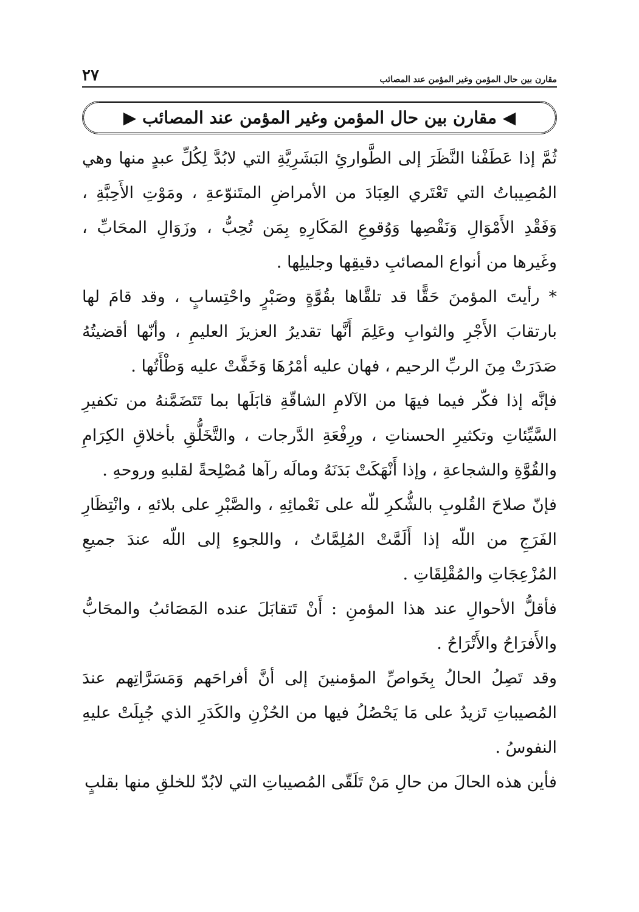مقارن بين حال المؤمن وغير المؤمن عند المصائب ٢٧
◀ مقارن بين حال المؤمن وغير المؤمن عند المصائب ▶
ثُمَّ إذا عَطَفْنا النَّظَرَ إلى الطَّوارئِ البَشَرِيَّةِ التي لابُدَّ لِكُلِّ عبدٍ منها وهي المُصِيباتُ التي تَعْتَري العِبَادَ من الأمراضِ المتَنوّعةِ ، ومَوْتِ الأَحِبَّةِ ، وَفَقْدِ الأَمْوَالِ وَنَقْصِها وَوُقوعِ المَكَارِهِ بِمَن تُحِبُّ ، وزَوَالِ المحَابِّ ، وغَيرها من أنواع المصائبِ دقيقِها وجليلِها .
* رأيتَ المؤمنَ حَقًّا قد تلقَّاها بقُوَّةٍ وصَبْرٍ واحْتِسابٍ ، وقد قامَ لها بارتقابَ الأَجْرِ والثوابِ وعَلِمَ أَنَّها تقديرُ العزيزَ العليمِ ، وأنّها أقضيتُهُ صَدَرَتْ مِنَ الربِّ الرحيم ، فهان عليه أمْرُهَا وَخَفَّتْ عليه وَطْأَتُها .
فإنَّه إذا فكّر فيما فيهَا من الآلامِ الشاقّةِ قابَلَها بما تَتَضَمَّنهُ من تكفيرِ السَّيِّئاتِ وتكثيرِ الحسناتِ ، ورِفْعَةِ الدَّرجات ، والتَّخَلُّقِ بأخلاقِ الكِرَامِ والقُوَّةِ والشجاعةِ ، وإذا أَنْهَكَتْ بَدَنَهُ ومالَه رآها مُصْلِحةً لقلبهِ وروحهِ .
فإنّ صلاحَ القُلوبِ بالشُّكرِ للّه على نَعْمائِهِ ، والصَّبْرِ على بلائهِ ، وانْتِظَارِ الفَرَجِ من اللّه إذا أَلَمَّتْ المُلِمَّاتُ ، واللجوءِ إلى اللّه عندَ جميعِ المُزْعِجَاتِ والمُقْلِقَاتِ .
فأقلُّ الأحوالِ عند هذا المؤمنِ : أَنْ تَتقابَلَ عنده المَصَائبُ والمحَابُّ والأَفرَاحُ والأَتْرَاحُ .
وقد تَصِلُ الحالُ بِخَواصِّ المؤمنينَ إلى أنَّ أفراحَهم وَمَسَرَّاتِهم عندَ المُصيباتِ تَزيدُ على مَا يَحْصُلُ فيها من الحُزْنِ والكَدَرِ الذي جُبِلَتْ عليهِ النفوسُ .
فأين هذه الحالَ من حالِ مَنْ تَلَقّى المُصيباتِ التي لابُدّ للخلقِ منها بقلبٍ